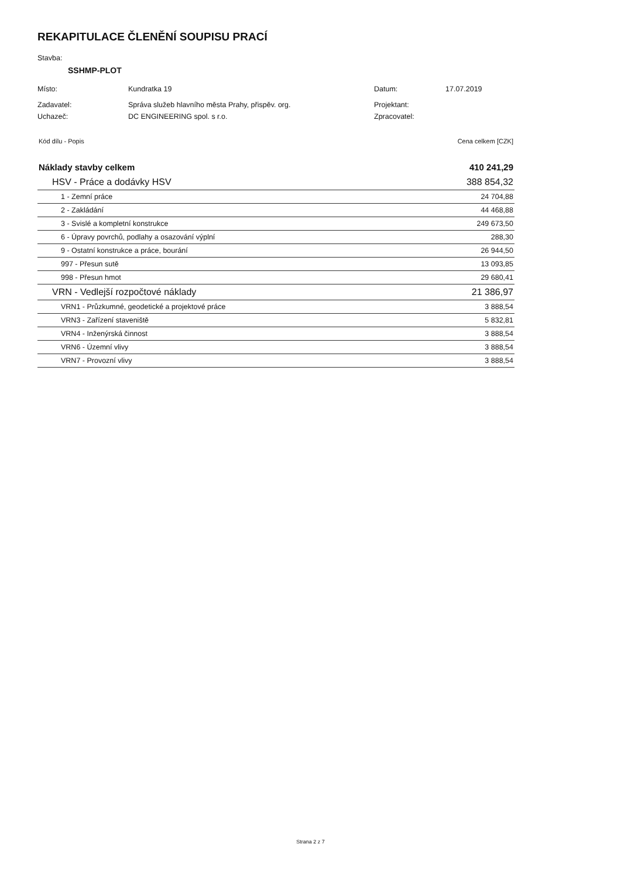REKAPITULACE ČLENĚNÍ SOUPISU PRACÍ
Stavba:
SSHMP-PLOT
| Místo: | Kundratka 19 | Datum: | 17.07.2019 |
| Zadavatel: | Správa služeb hlavního města Prahy, přispěv. org. | Projektant: | |
| Uchazeč: | DC ENGINEERING spol. s r.o. | Zpracovatel: | |
| Kód dílu - Popis | Cena celkem [CZK] |
| Náklady stavby celkem | 410 241,29 |
| HSV - Práce a dodávky HSV | 388 854,32 |
| 1 - Zemní práce | 24 704,88 |
| 2 - Zakládání | 44 468,88 |
| 3 - Svislé a kompletní konstrukce | 249 673,50 |
| 6 - Úpravy povrchů, podlahy a osazování výplní | 288,30 |
| 9 - Ostatní konstrukce a práce, bourání | 26 944,50 |
| 997 - Přesun sutě | 13 093,85 |
| 998 - Přesun hmot | 29 680,41 |
| VRN - Vedlejší rozpočtové náklady | 21 386,97 |
| VRN1 - Průzkumné, geodetické a projektové práce | 3 888,54 |
| VRN3 - Zařízení staveniště | 5 832,81 |
| VRN4 - Inženýrská činnost | 3 888,54 |
| VRN6 - Územní vlivy | 3 888,54 |
| VRN7 - Provozní vlivy | 3 888,54 |
Strana 2 z 7